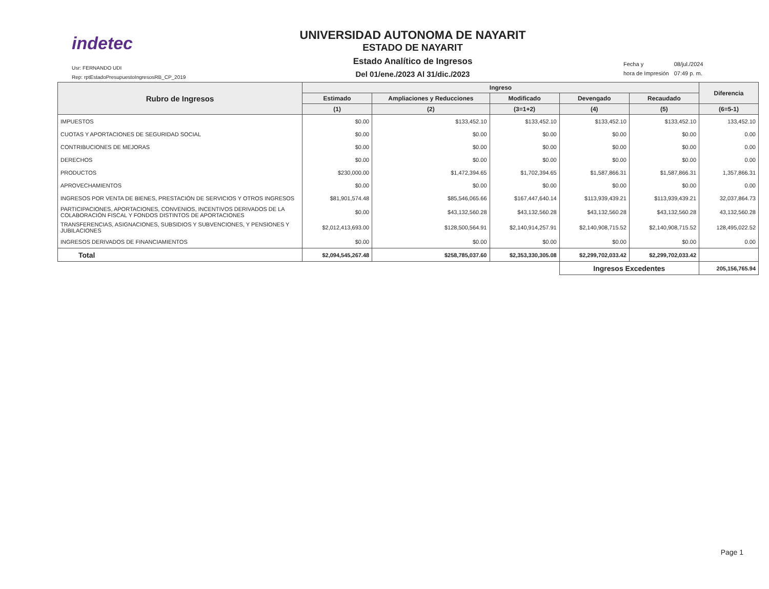indetec
Usr: FERNANDO UDI
Rep: rptEstadoPresupuestoIngresosRB_CP_2019
UNIVERSIDAD AUTONOMA DE NAYARIT
ESTADO DE NAYARIT
Estado Analítico de Ingresos
Del 01/ene./2023 Al 31/dic./2023
| Fecha y | 08/jul./2024 |
| hora de Impresión | 07:49 p. m. |
| Rubro de Ingresos | Ingreso | | | | | Diferencia |
| --- | --- | --- | --- | --- | --- | --- |
| | Estimado | Ampliaciones y Reducciones | Modificado | Devengado | Recaudado | |
| | (1) | (2) | (3=1+2) | (4) | (5) | (6=5-1) |
| IMPUESTOS | $0.00 | $133,452.10 | $133,452.10 | $133,452.10 | $133,452.10 | 133,452.10 |
| CUOTAS Y APORTACIONES DE SEGURIDAD SOCIAL | $0.00 | $0.00 | $0.00 | $0.00 | $0.00 | 0.00 |
| CONTRIBUCIONES DE MEJORAS | $0.00 | $0.00 | $0.00 | $0.00 | $0.00 | 0.00 |
| DERECHOS | $0.00 | $0.00 | $0.00 | $0.00 | $0.00 | 0.00 |
| PRODUCTOS | $230,000.00 | $1,472,394.65 | $1,702,394.65 | $1,587,866.31 | $1,587,866.31 | 1,357,866.31 |
| APROVECHAMIENTOS | $0.00 | $0.00 | $0.00 | $0.00 | $0.00 | 0.00 |
| INGRESOS POR VENTA DE BIENES, PRESTACIÓN DE SERVICIOS Y OTROS INGRESOS | $81,901,574.48 | $85,546,065.66 | $167,447,640.14 | $113,939,439.21 | $113,939,439.21 | 32,037,864.73 |
| PARTICIPACIONES, APORTACIONES, CONVENIOS, INCENTIVOS DERIVADOS DE LA COLABORACIÓN FISCAL Y FONDOS DISTINTOS DE APORTACIONES | $0.00 | $43,132,560.28 | $43,132,560.28 | $43,132,560.28 | $43,132,560.28 | 43,132,560.28 |
| TRANSFERENCIAS, ASIGNACIONES, SUBSIDIOS Y SUBVENCIONES, Y PENSIONES Y JUBILACIONES | $2,012,413,693.00 | $128,500,564.91 | $2,140,914,257.91 | $2,140,908,715.52 | $2,140,908,715.52 | 128,495,022.52 |
| INGRESOS DERIVADOS DE FINANCIAMIENTOS | $0.00 | $0.00 | $0.00 | $0.00 | $0.00 | 0.00 |
| Total | $2,094,545,267.48 | $258,785,037.60 | $2,353,330,305.08 | $2,299,702,033.42 | $2,299,702,033.42 | |
| | | | | Ingresos Excedentes | | 205,156,765.94 |
Page 1